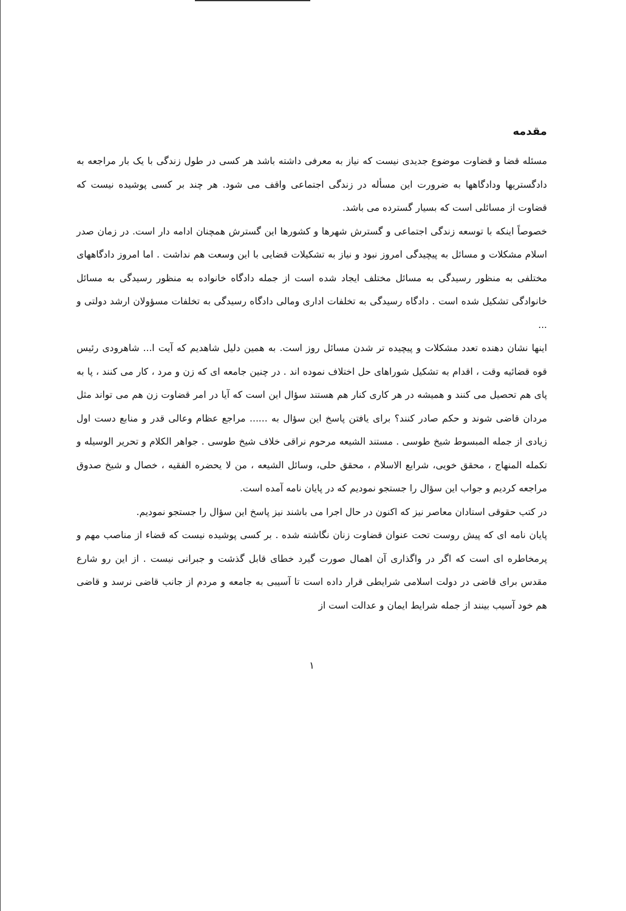مقدمه
مسئله قضا و قضاوت موضوع جدیدی نیست که نیاز به معرفی داشته باشد هر کسی در طول زندگی با یک بار مراجعه به دادگستریها ودادگاهها به ضرورت این مسأله در زندگی اجتماعی واقف می شود. هر چند بر کسی پوشیده نیست که قضاوت از مسائلی است که بسیار گسترده می باشد.
خصوصاً اینکه با توسعه زندگی اجتماعی و گسترش شهرها و کشورها این گسترش همچنان ادامه دار است. در زمان صدر اسلام مشکلات و مسائل به پیچیدگی امروز نبود و نیاز به تشکیلات قضایی با این وسعت هم نداشت . اما امروز دادگاههای مختلفی به منظور رسیدگی به مسائل مختلف ایجاد شده است از جمله دادگاه خانواده به منظور رسیدگی به مسائل خانوادگی تشکیل شده است . دادگاه رسیدگی به تخلفات اداری ومالی دادگاه رسیدگی به تخلفات مسؤولان ارشد دولتی و ...
اینها نشان دهنده تعدد مشکلات و پیچیده تر شدن مسائل روز است. به همین دلیل شاهدیم که آیت ا... شاهرودی رئیس قوه قضائیه وقت ، اقدام به تشکیل شوراهای حل اختلاف نموده اند . در چنین جامعه ای که زن و مرد ، کار می کنند ، پا به پای هم تحصیل می کنند و همیشه در هر کاری کنار هم هستند سؤال این است که آیا در امر قضاوت زن هم می تواند مثل مردان قاضی شوند و حکم صادر کنند؟ برای یافتن پاسخ این سؤال به ...... مراجع عظام وعالی قدر و منابع دست اول زیادی از جمله المبسوط شیخ طوسی . مستند الشیعه مرحوم نراقی خلاف شیخ طوسی . جواهر الکلام و تحریر الوسیله و تکمله المنهاج ، محقق خویی، شرایع الاسلام ، محقق حلی، وسائل الشیعه ، من لا یحضره الفقیه ، خصال و شیخ صدوق مراجعه کردیم و جواب این سؤال را جستجو نمودیم که در پایان نامه آمده است.
در کتب حقوقی استادان معاصر نیز که اکنون در حال اجرا می باشند نیز پاسخ این سؤال را جستجو نمودیم.
پایان نامه ای که پیش روست تحت عنوان قضاوت زنان نگاشته شده . بر کسی پوشیده نیست که قضاء از مناصب مهم و پرمخاطره ای است که اگر در واگذاری آن اهمال صورت گیرد خطای قابل گذشت و جبرانی نیست . از این رو شارع مقدس برای قاضی در دولت اسلامی شرایطی قرار داده است تا آسیبی به جامعه و مردم از جانب قاضی نرسد و قاضی هم خود آسیب بینند از جمله شرایط ایمان و عدالت است از
۱